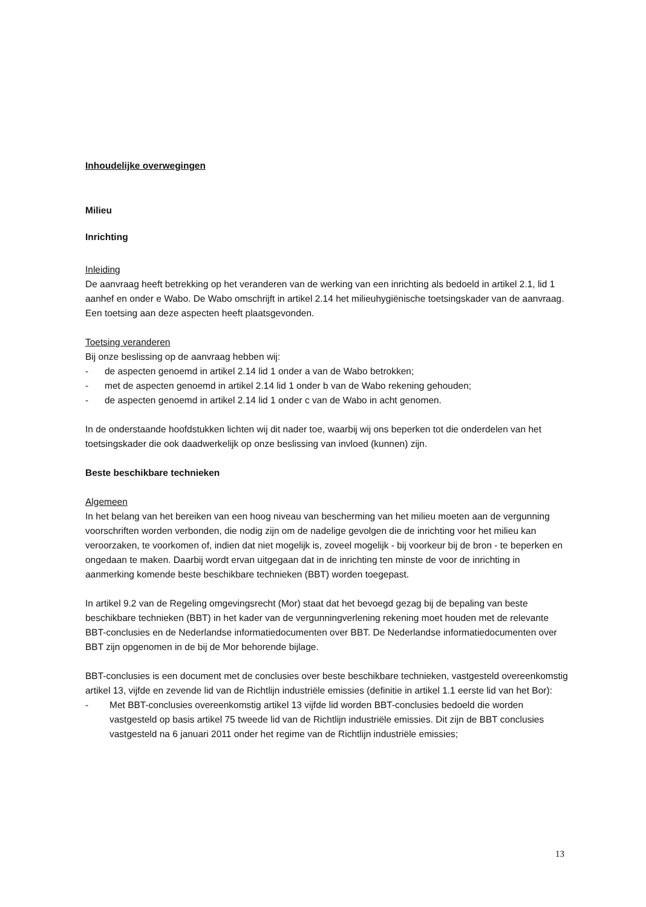Inhoudelijke overwegingen
Milieu
Inrichting
Inleiding
De aanvraag heeft betrekking op het veranderen van de werking van een inrichting als bedoeld in artikel 2.1, lid 1 aanhef en onder e Wabo. De Wabo omschrijft in artikel 2.14 het milieuhygiënische toetsingskader van de aanvraag. Een toetsing aan deze aspecten heeft plaatsgevonden.
Toetsing veranderen
Bij onze beslissing op de aanvraag hebben wij:
- de aspecten genoemd in artikel 2.14 lid 1 onder a van de Wabo betrokken;
- met de aspecten genoemd in artikel 2.14 lid 1 onder b van de Wabo rekening gehouden;
- de aspecten genoemd in artikel 2.14 lid 1 onder c van de Wabo in acht genomen.
In de onderstaande hoofdstukken lichten wij dit nader toe, waarbij wij ons beperken tot die onderdelen van het toetsingskader die ook daadwerkelijk op onze beslissing van invloed (kunnen) zijn.
Beste beschikbare technieken
Algemeen
In het belang van het bereiken van een hoog niveau van bescherming van het milieu moeten aan de vergunning voorschriften worden verbonden, die nodig zijn om de nadelige gevolgen die de inrichting voor het milieu kan veroorzaken, te voorkomen of, indien dat niet mogelijk is, zoveel mogelijk - bij voorkeur bij de bron - te beperken en ongedaan te maken. Daarbij wordt ervan uitgegaan dat in de inrichting ten minste de voor de inrichting in aanmerking komende beste beschikbare technieken (BBT) worden toegepast.
In artikel 9.2 van de Regeling omgevingsrecht (Mor) staat dat het bevoegd gezag bij de bepaling van beste beschikbare technieken (BBT) in het kader van de vergunningverlening rekening moet houden met de relevante BBT-conclusies en de Nederlandse informatiedocumenten over BBT. De Nederlandse informatiedocumenten over BBT zijn opgenomen in de bij de Mor behorende bijlage.
BBT-conclusies is een document met de conclusies over beste beschikbare technieken, vastgesteld overeenkomstig artikel 13, vijfde en zevende lid van de Richtlijn industriële emissies (definitie in artikel 1.1 eerste lid van het Bor):
- Met BBT-conclusies overeenkomstig artikel 13 vijfde lid worden BBT-conclusies bedoeld die worden vastgesteld op basis artikel 75 tweede lid van de Richtlijn industriële emissies. Dit zijn de BBT conclusies vastgesteld na 6 januari 2011 onder het regime van de Richtlijn industriële emissies;
13